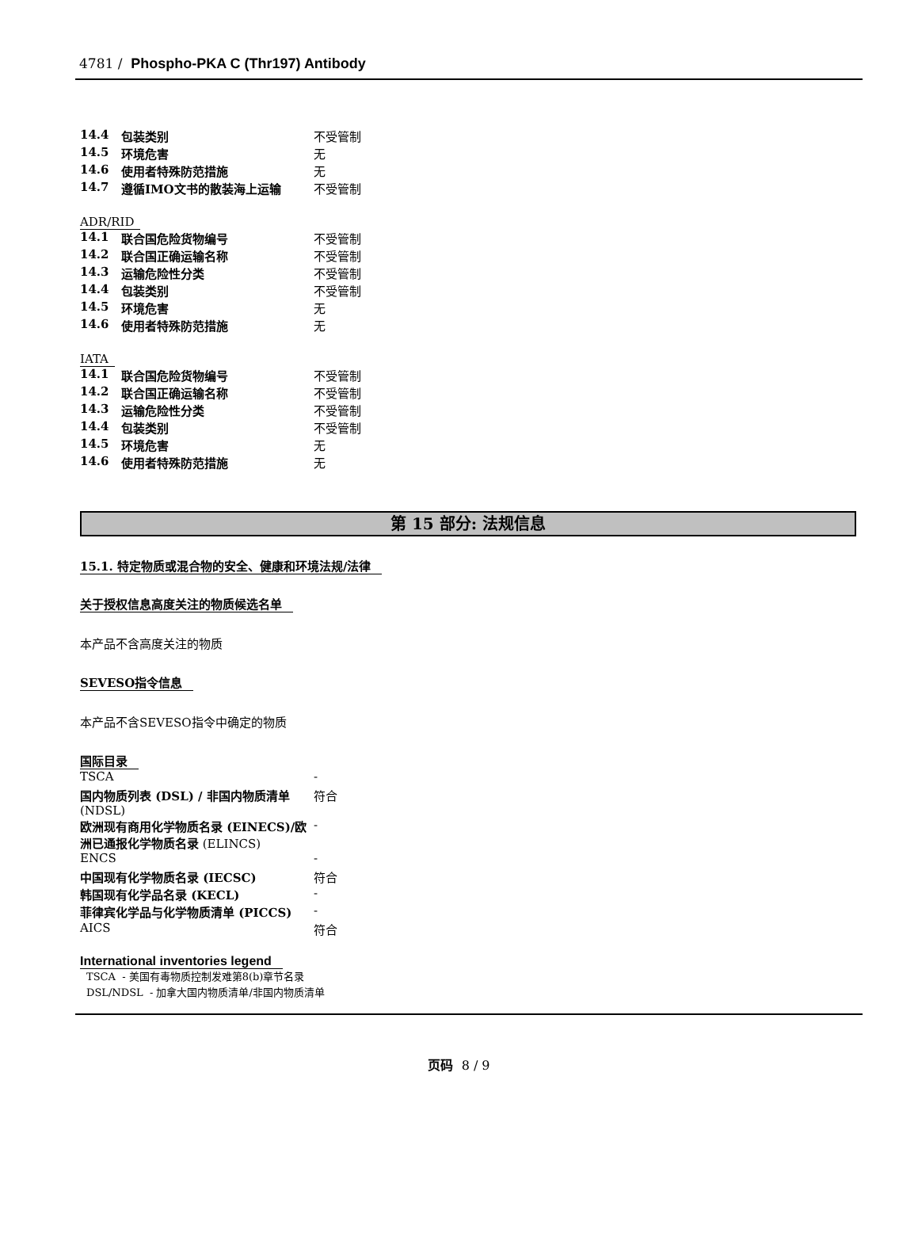4781 / Phospho-PKA C (Thr197) Antibody
| 14.4 | 包装类别 | 不受管制 |
| 14.5 | 环境危害 | 无 |
| 14.6 | 使用者特殊防范措施 | 无 |
| 14.7 | 遵循IMO文书的散装海上运输 | 不受管制 |
ADR/RID
| 14.1 | 联合国危险货物编号 | 不受管制 |
| 14.2 | 联合国正确运输名称 | 不受管制 |
| 14.3 | 运输危险性分类 | 不受管制 |
| 14.4 | 包装类别 | 不受管制 |
| 14.5 | 环境危害 | 无 |
| 14.6 | 使用者特殊防范措施 | 无 |
IATA
| 14.1 | 联合国危险货物编号 | 不受管制 |
| 14.2 | 联合国正确运输名称 | 不受管制 |
| 14.3 | 运输危险性分类 | 不受管制 |
| 14.4 | 包装类别 | 不受管制 |
| 14.5 | 环境危害 | 无 |
| 14.6 | 使用者特殊防范措施 | 无 |
第 15 部分: 法规信息
15.1. 特定物质或混合物的安全、健康和环境法规/法律
关于授权信息高度关注的物质候选名单
本产品不含高度关注的物质
SEVESO指令信息
本产品不含SEVESO指令中确定的物质
国际目录
| TSCA | - |
| 国内物质列表 (DSL) / 非国内物质清单 (NDSL) | 符合 |
| 欧洲现有商用化学物质名录 (EINECS)/欧洲已通报化学物质名录 (ELINCS) | - |
| ENCS | - |
| 中国现有化学物质名录 (IECSC) | 符合 |
| 韩国现有化学品名录 (KECL) | - |
| 菲律宾化学品与化学物质清单 (PICCS) | - |
| AICS | 符合 |
International inventories legend
TSCA - 美国有毒物质控制发难第8(b)章节名录
DSL/NDSL - 加拿大国内物质清单/非国内物质清单
页码 8 / 9